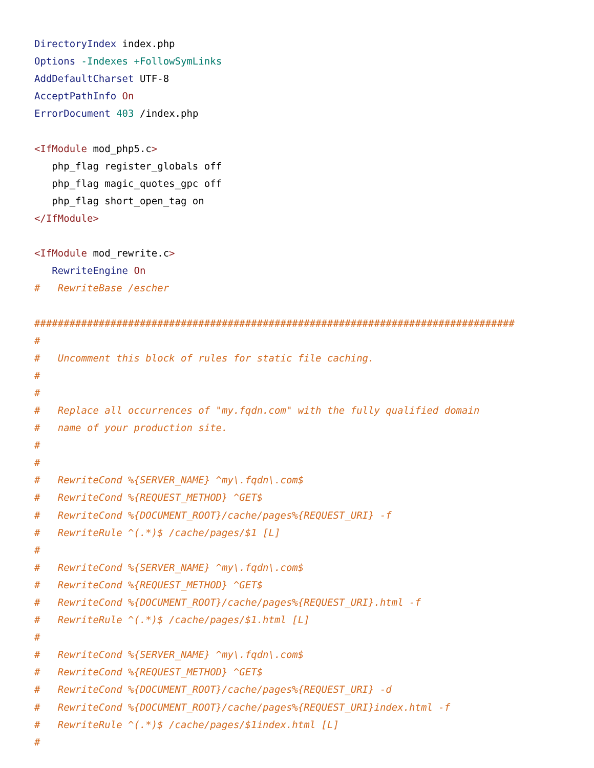DirectoryIndex index.php
Options -Indexes +FollowSymLinks
AddDefaultCharset UTF-8
AcceptPathInfo On
ErrorDocument 403 /index.php

<IfModule mod_php5.c>
   php_flag register_globals off
   php_flag magic_quotes_gpc off
   php_flag short_open_tag on
</IfModule>

<IfModule mod_rewrite.c>
   RewriteEngine On
#   RewriteBase /escher

##################################################################################
#
#   Uncomment this block of rules for static file caching.
#
#
#   Replace all occurrences of "my.fqdn.com" with the fully qualified domain
#   name of your production site.
#
#
#   RewriteCond %{SERVER_NAME} ^my\.fqdn\.com$
#   RewriteCond %{REQUEST_METHOD} ^GET$
#   RewriteCond %{DOCUMENT_ROOT}/cache/pages%{REQUEST_URI} -f
#   RewriteRule ^(.*)$ /cache/pages/$1 [L]
#
#   RewriteCond %{SERVER_NAME} ^my\.fqdn\.com$
#   RewriteCond %{REQUEST_METHOD} ^GET$
#   RewriteCond %{DOCUMENT_ROOT}/cache/pages%{REQUEST_URI}.html -f
#   RewriteRule ^(.*)$ /cache/pages/$1.html [L]
#
#   RewriteCond %{SERVER_NAME} ^my\.fqdn\.com$
#   RewriteCond %{REQUEST_METHOD} ^GET$
#   RewriteCond %{DOCUMENT_ROOT}/cache/pages%{REQUEST_URI} -d
#   RewriteCond %{DOCUMENT_ROOT}/cache/pages%{REQUEST_URI}index.html -f
#   RewriteRule ^(.*)$ /cache/pages/$1index.html [L]
#